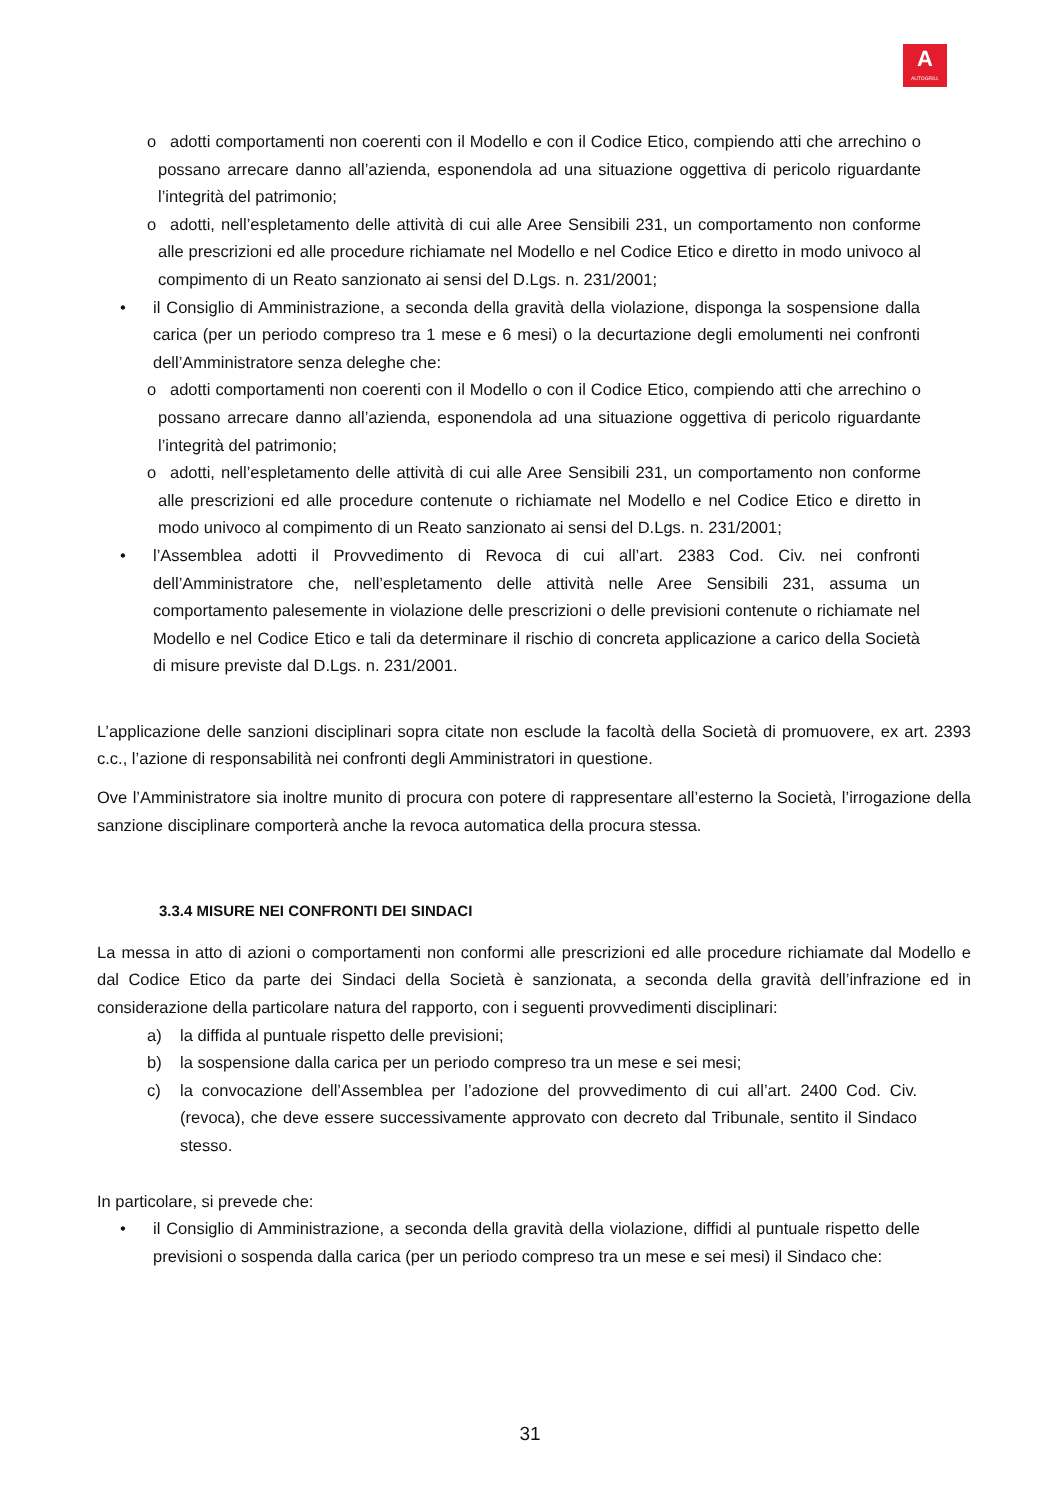A
AUTOGRILL
o adotti comportamenti non coerenti con il Modello e con il Codice Etico, compiendo atti che arrechino o possano arrecare danno all’azienda, esponendola ad una situazione oggettiva di pericolo riguardante l’integrità del patrimonio;
o adotti, nell’espletamento delle attività di cui alle Aree Sensibili 231, un comportamento non conforme alle prescrizioni ed alle procedure richiamate nel Modello e nel Codice Etico e diretto in modo univoco al compimento di un Reato sanzionato ai sensi del D.Lgs. n. 231/2001;
• il Consiglio di Amministrazione, a seconda della gravità della violazione, disponga la sospensione dalla carica (per un periodo compreso tra 1 mese e 6 mesi) o la decurtazione degli emolumenti nei confronti dell’Amministratore senza deleghe che:
o adotti comportamenti non coerenti con il Modello o con il Codice Etico, compiendo atti che arrechino o possano arrecare danno all’azienda, esponendola ad una situazione oggettiva di pericolo riguardante l’integrità del patrimonio;
o adotti, nell’espletamento delle attività di cui alle Aree Sensibili 231, un comportamento non conforme alle prescrizioni ed alle procedure contenute o richiamate nel Modello e nel Codice Etico e diretto in modo univoco al compimento di un Reato sanzionato ai sensi del D.Lgs. n. 231/2001;
• l’Assemblea adotti il Provvedimento di Revoca di cui all’art. 2383 Cod. Civ. nei confronti dell’Amministratore che, nell’espletamento delle attività nelle Aree Sensibili 231, assuma un comportamento palesemente in violazione delle prescrizioni o delle previsioni contenute o richiamate nel Modello e nel Codice Etico e tali da determinare il rischio di concreta applicazione a carico della Società di misure previste dal D.Lgs. n. 231/2001.
L’applicazione delle sanzioni disciplinari sopra citate non esclude la facoltà della Società di promuovere, ex art. 2393 c.c., l’azione di responsabilità nei confronti degli Amministratori in questione.
Ove l’Amministratore sia inoltre munito di procura con potere di rappresentare all’esterno la Società, l’irrogazione della sanzione disciplinare comporterà anche la revoca automatica della procura stessa.
3.3.4 MISURE NEI CONFRONTI DEI SINDACI
La messa in atto di azioni o comportamenti non conformi alle prescrizioni ed alle procedure richiamate dal Modello e dal Codice Etico da parte dei Sindaci della Società è sanzionata, a seconda della gravità dell’infrazione ed in considerazione della particolare natura del rapporto, con i seguenti provvedimenti disciplinari:
a) la diffida al puntuale rispetto delle previsioni;
b) la sospensione dalla carica per un periodo compreso tra un mese e sei mesi;
c) la convocazione dell’Assemblea per l’adozione del provvedimento di cui all’art. 2400 Cod. Civ. (revoca), che deve essere successivamente approvato con decreto dal Tribunale, sentito il Sindaco stesso.
In particolare, si prevede che:
• il Consiglio di Amministrazione, a seconda della gravità della violazione, diffidi al puntuale rispetto delle previsioni o sospenda dalla carica (per un periodo compreso tra un mese e sei mesi) il Sindaco che:
31